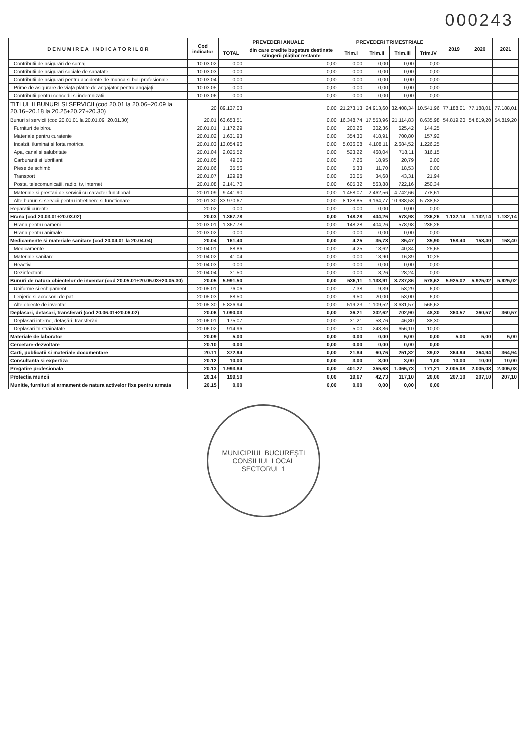000243
| D E N U M I R E A I N D I C A T O R I L O R | Cod indicator | PREVEDERI ANUALE | | PREVEDERI TRIMESTRIALE | | | | 2019 | 2020 | 2021 |
| --- | --- | --- | --- | --- | --- | --- | --- | --- | --- | --- |
| | | TOTAL | din care credite bugetare destinate stingerii plăților restante | Trim.I | Trim.II | Trim.III | Trim.IV | | | |
| Contributii de asigurări de somaj | 10.03.02 | 0,00 | 0,00 | 0,00 | 0,00 | 0,00 | 0,00 | | | |
| Contributii de asigurari sociale de sanatate | 10.03.03 | 0,00 | 0,00 | 0,00 | 0,00 | 0,00 | 0,00 | | | |
| Contributii de asigurari pentru accidente de munca si boli profesionale | 10.03.04 | 0,00 | 0,00 | 0,00 | 0,00 | 0,00 | 0,00 | | | |
| Prime de asigurare de viață plătite de angajator pentru angajați | 10.03.05 | 0,00 | 0,00 | 0,00 | 0,00 | 0,00 | 0,00 | | | |
| Contributii pentru concedii si indemnizatii | 10.03.06 | 0,00 | 0,00 | 0,00 | 0,00 | 0,00 | 0,00 | | | |
| TITLUL II BUNURI SI SERVICII (cod 20.01 la 20.06+20.09 la 20.16+20.18 la 20.25+20.27+20.30) | 20 | 89.137,03 | 0,00 | 21.273,13 | 24.913,60 | 32.408,34 | 10.541,96 | 77.188,01 | 77.188,01 | 77.188,01 |
| Bunuri si servicii (cod 20.01.01 la 20.01.09+20.01.30) | 20.01 | 63.653,51 | 0,00 | 16.348,74 | 17.553,96 | 21.114,83 | 8.635,98 | 54.819,20 | 54.819,20 | 54.819,20 |
| Furnituri de birou | 20.01.01 | 1.172,29 | 0,00 | 200,26 | 302,36 | 525,42 | 144,25 | | | |
| Materiale pentru curatenie | 20.01.02 | 1.631,93 | 0,00 | 354,30 | 418,91 | 700,80 | 157,92 | | | |
| Incalzit, iluminat si forta motrica | 20.01.03 | 13.054,96 | 0,00 | 5.036,08 | 4.108,11 | 2.684,52 | 1.226,25 | | | |
| Apa, canal si salubritate | 20.01.04 | 2.025,52 | 0,00 | 523,22 | 468,04 | 718,11 | 316,15 | | | |
| Carburanti si lubrifianti | 20.01.05 | 49,00 | 0,00 | 7,26 | 18,95 | 20,79 | 2,00 | | | |
| Piese de schimb | 20.01.06 | 35,56 | 0,00 | 5,33 | 11,70 | 18,53 | 0,00 | | | |
| Transport | 20.01.07 | 129,98 | 0,00 | 30,05 | 34,68 | 43,31 | 21,94 | | | |
| Posta, telecomunicatii, radio, tv, internet | 20.01.08 | 2.141,70 | 0,00 | 605,32 | 563,88 | 722,16 | 250,34 | | | |
| Materiale si prestari de servicii cu caracter functional | 20.01.09 | 9.441,90 | 0,00 | 1.458,07 | 2.462,56 | 4.742,66 | 778,61 | | | |
| Alte bunuri si servicii pentru intretinere si functionare | 20.01.30 | 33.970,67 | 0,00 | 8.128,85 | 9.164,77 | 10.938,53 | 5.738,52 | | | |
| Reparatii curente | 20.02 | 0,00 | 0,00 | 0,00 | 0,00 | 0,00 | 0,00 | | | |
| Hrana (cod 20.03.01+20.03.02) | 20.03 | 1.367,78 | 0,00 | 148,28 | 404,26 | 578,98 | 236,26 | 1.132,14 | 1.132,14 | 1.132,14 |
| Hrana pentru oameni | 20.03.01 | 1.367,78 | 0,00 | 148,28 | 404,26 | 578,98 | 236,26 | | | |
| Hrana pentru animale | 20.03.02 | 0,00 | 0,00 | 0,00 | 0,00 | 0,00 | 0,00 | | | |
| Medicamente si materiale sanitare (cod 20.04.01 la 20.04.04) | 20.04 | 161,40 | 0,00 | 4,25 | 35,78 | 85,47 | 35,90 | 158,40 | 158,40 | 158,40 |
| Medicamente | 20.04.01 | 88,86 | 0,00 | 4,25 | 18,62 | 40,34 | 25,65 | | | |
| Materiale sanitare | 20.04.02 | 41,04 | 0,00 | 0,00 | 13,90 | 16,89 | 10,25 | | | |
| Reactivi | 20.04.03 | 0,00 | 0,00 | 0,00 | 0,00 | 0,00 | 0,00 | | | |
| Dezinfectanti | 20.04.04 | 31,50 | 0,00 | 0,00 | 3,26 | 28,24 | 0,00 | | | |
| Bunuri de natura obiectelor de inventar (cod 20.05.01+20.05.03+20.05.30) | 20.05 | 5.991,50 | 0,00 | 536,11 | 1.138,91 | 3.737,86 | 578,62 | 5.925,02 | 5.925,02 | 5.925,02 |
| Uniforme si echipament | 20.05.01 | 76,06 | 0,00 | 7,38 | 9,39 | 53,29 | 6,00 | | | |
| Lenjerie si accesorii de pat | 20.05.03 | 88,50 | 0,00 | 9,50 | 20,00 | 53,00 | 6,00 | | | |
| Alte obiecte de inventar | 20.05.30 | 5.826,94 | 0,00 | 519,23 | 1.109,52 | 3.631,57 | 566,62 | | | |
| Deplasari, detasari, transferari (cod 20.06.01+20.06.02) | 20.06 | 1.090,03 | 0,00 | 36,21 | 302,62 | 702,90 | 48,30 | 360,57 | 360,57 | 360,57 |
| Deplasari interne, detașări, transferări | 20.06.01 | 175,07 | 0,00 | 31,21 | 58,76 | 46,80 | 38,30 | | | |
| Deplasari în străinătate | 20.06.02 | 914,96 | 0,00 | 5,00 | 243,86 | 656,10 | 10,00 | | | |
| Materiale de laborator | 20.09 | 5,00 | 0,00 | 0,00 | 0,00 | 5,00 | 0,00 | 5,00 | 5,00 | 5,00 |
| Cercetare-dezvoltare | 20.10 | 0,00 | 0,00 | 0,00 | 0,00 | 0,00 | 0,00 | | | |
| Carti, publicatii si materiale documentare | 20.11 | 372,94 | 0,00 | 21,84 | 60,76 | 251,32 | 39,02 | 364,94 | 364,94 | 364,94 |
| Consultanta si expertiza | 20.12 | 10,00 | 0,00 | 3,00 | 3,00 | 3,00 | 1,00 | 10,00 | 10,00 | 10,00 |
| Pregatire profesionala | 20.13 | 1.993,84 | 0,00 | 401,27 | 355,63 | 1.065,73 | 171,21 | 2.005,08 | 2.005,08 | 2.005,08 |
| Protectia muncii | 20.14 | 199,50 | 0,00 | 19,67 | 42,73 | 117,10 | 20,00 | 207,10 | 207,10 | 207,10 |
| Munitie, furnituri si armament de natura activelor fixe pentru armata | 20.15 | 0,00 | 0,00 | 0,00 | 0,00 | 0,00 | 0,00 | | | |
MUNICIPIUL BUCUREȘTI
CONSILIUL LOCAL
SECTORUL 1